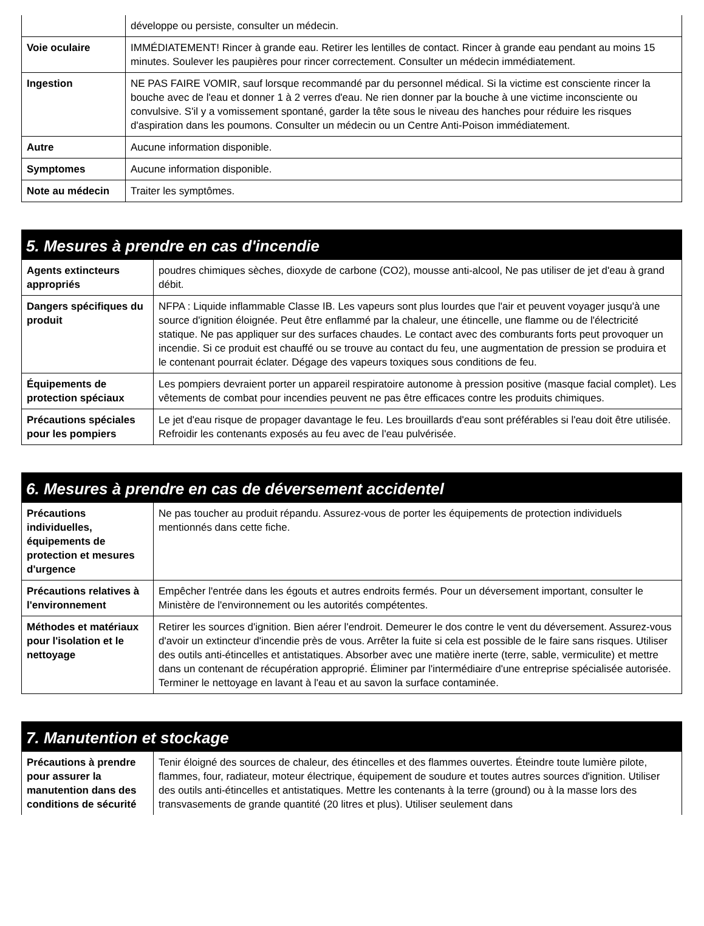| | développe ou persiste, consulter un médecin. |
| Voie oculaire | IMMÉDIATEMENT! Rincer à grande eau. Retirer les lentilles de contact. Rincer à grande eau pendant au moins 15 minutes. Soulever les paupières pour rincer correctement. Consulter un médecin immédiatement. |
| Ingestion | NE PAS FAIRE VOMIR, sauf lorsque recommandé par du personnel médical. Si la victime est consciente rincer la bouche avec de l'eau et donner 1 à 2 verres d'eau. Ne rien donner par la bouche à une victime inconsciente ou convulsive. S'il y a vomissement spontané, garder la tête sous le niveau des hanches pour réduire les risques d'aspiration dans les poumons. Consulter un médecin ou un Centre Anti-Poison immédiatement. |
| Autre | Aucune information disponible. |
| Symptomes | Aucune information disponible. |
| Note au médecin | Traiter les symptômes. |
5. Mesures à prendre en cas d'incendie
| Agents extincteurs appropriés | poudres chimiques sèches, dioxyde de carbone (CO2), mousse anti-alcool, Ne pas utiliser de jet d'eau à grand débit. |
| Dangers spécifiques du produit | NFPA : Liquide inflammable Classe IB. Les vapeurs sont plus lourdes que l'air et peuvent voyager jusqu'à une source d'ignition éloignée. Peut être enflammé par la chaleur, une étincelle, une flamme ou de l'électricité statique. Ne pas appliquer sur des surfaces chaudes. Le contact avec des comburants forts peut provoquer un incendie. Si ce produit est chauffé ou se trouve au contact du feu, une augmentation de pression se produira et le contenant pourrait éclater. Dégage des vapeurs toxiques sous conditions de feu. |
| Équipements de protection spéciaux | Les pompiers devraient porter un appareil respiratoire autonome à pression positive (masque facial complet). Les vêtements de combat pour incendies peuvent ne pas être efficaces contre les produits chimiques. |
| Précautions spéciales pour les pompiers | Le jet d'eau risque de propager davantage le feu. Les brouillards d'eau sont préférables si l'eau doit être utilisée. Refroidir les contenants exposés au feu avec de l'eau pulvérisée. |
6. Mesures à prendre en cas de déversement accidentel
| Précautions individuelles, équipements de protection et mesures d'urgence | Ne pas toucher au produit répandu. Assurez-vous de porter les équipements de protection individuels mentionnés dans cette fiche. |
| Précautions relatives à l'environnement | Empêcher l'entrée dans les égouts et autres endroits fermés. Pour un déversement important, consulter le Ministère de l'environnement ou les autorités compétentes. |
| Méthodes et matériaux pour l'isolation et le nettoyage | Retirer les sources d'ignition. Bien aérer l'endroit. Demeurer le dos contre le vent du déversement. Assurez-vous d'avoir un extincteur d'incendie près de vous. Arrêter la fuite si cela est possible de le faire sans risques. Utiliser des outils anti-étincelles et antistatiques. Absorber avec une matière inerte (terre, sable, vermiculite) et mettre dans un contenant de récupération approprié. Éliminer par l'intermédiaire d'une entreprise spécialisée autorisée. Terminer le nettoyage en lavant à l'eau et au savon la surface contaminée. |
7. Manutention et stockage
| Précautions à prendre pour assurer la manutention dans des conditions de sécurité | Tenir éloigné des sources de chaleur, des étincelles et des flammes ouvertes. Éteindre toute lumière pilote, flammes, four, radiateur, moteur électrique, équipement de soudure et toutes autres sources d'ignition. Utiliser des outils anti-étincelles et antistatiques. Mettre les contenants à la terre (ground) ou à la masse lors des transvasements de grande quantité (20 litres et plus). Utiliser seulement dans |